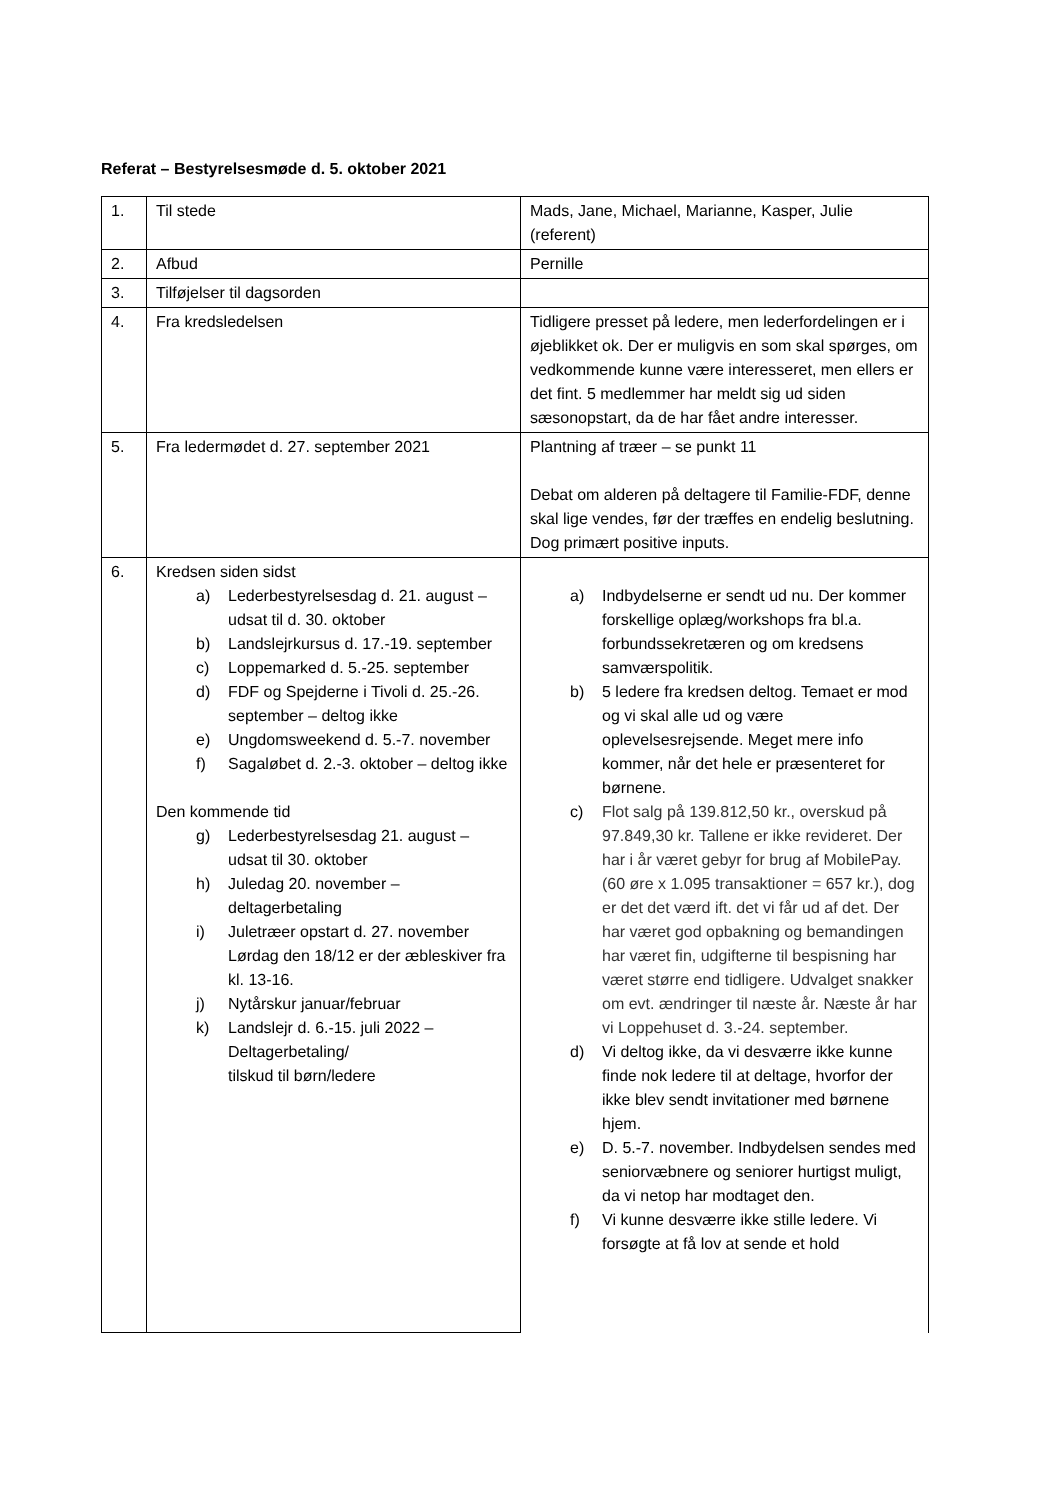Referat – Bestyrelsesmøde d. 5. oktober 2021
| 1. | Til stede | Mads, Jane, Michael, Marianne, Kasper, Julie (referent) |
| 2. | Afbud | Pernille |
| 3. | Tilføjelser til dagsorden | |
| 4. | Fra kredsledelsen | Tidligere presset på ledere, men lederfordelingen er i øjeblikket ok. Der er muligvis en som skal spørges, om vedkommende kunne være interesseret, men ellers er det fint. 5 medlemmer har meldt sig ud siden sæsonopstart, da de har fået andre interesser. |
| 5. | Fra ledermødet d. 27. september 2021 | Plantning af træer – se punkt 11 Debat om alderen på deltagere til Familie-FDF, denne skal lige vendes, før der træffes en endelig beslutning. Dog primært positive inputs. |
| 6. | Kredsen siden sidst a) Lederbestyrelsesdag d. 21. august – udsat til d. 30. oktober b) Landslejrkursus d. 17.-19. september c) Loppemarked d. 5.-25. september d) FDF og Spejderne i Tivoli d. 25.-26. september – deltog ikke e) Ungdomsweekend d. 5.-7. november f) Sagaløbet d. 2.-3. oktober – deltog ikke Den kommende tid g) Lederbestyrelsesdag 21. august – udsat til 30. oktober h) Juledag 20. november – deltagerbetaling i) Juletræer opstart d. 27. november Lørdag den 18/12 er der æbleskiver fra kl. 13-16. j) Nytårskur januar/februar k) Landslejr d. 6.-15. juli 2022 – Deltagerbetaling/ tilskud til børn/ledere | a) Indbydelserne er sendt ud nu. Der kommer forskellige oplæg/workshops fra bl.a. forbundssekretæren og om kredsens samværspolitik. b) 5 ledere fra kredsen deltog. Temaet er mod og vi skal alle ud og være oplevelsesrejsende. Meget mere info kommer, når det hele er præsenteret for børnene. c) Flot salg på 139.812,50 kr., overskud på 97.849,30 kr. Tallene er ikke revideret. Der har i år været gebyr for brug af MobilePay. (60 øre x 1.095 transaktioner = 657 kr.), dog er det det værd ift. det vi får ud af det. Der har været god opbakning og bemandingen har været fin, udgifterne til bespisning har været større end tidligere. Udvalget snakker om evt. ændringer til næste år. Næste år har vi Loppehuset d. 3.-24. september. d) Vi deltog ikke, da vi desværre ikke kunne finde nok ledere til at deltage, hvorfor der ikke blev sendt invitationer med børnene hjem. e) D. 5.-7. november. Indbydelsen sendes med seniorvæbnere og seniorer hurtigst muligt, da vi netop har modtaget den. f) Vi kunne desværre ikke stille ledere. Vi forsøgte at få lov at sende et hold |